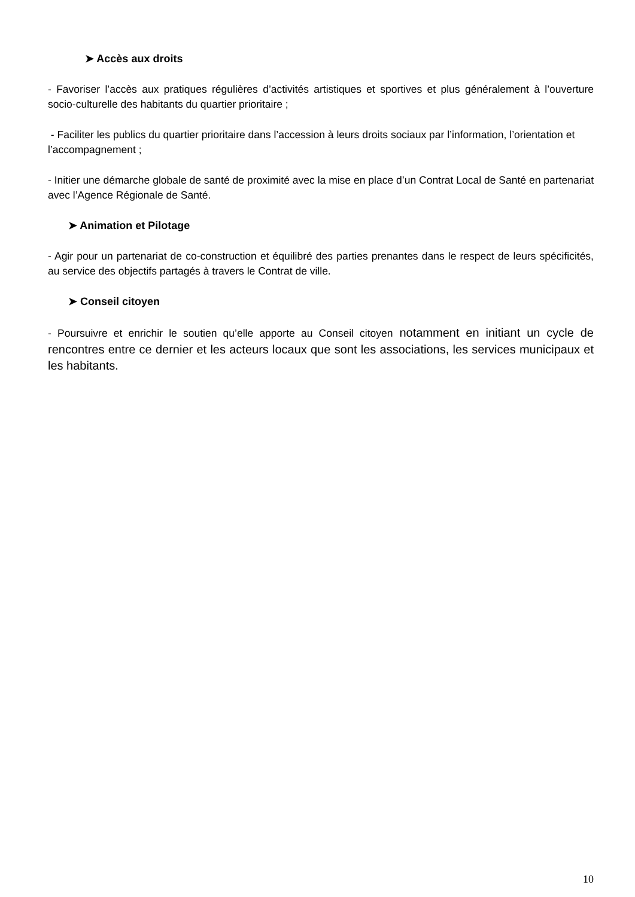➤ Accès aux droits
- Favoriser l’accès aux pratiques régulières d’activités artistiques et sportives et plus généralement à l’ouverture socio-culturelle des habitants du quartier prioritaire ;
- Faciliter les publics du quartier prioritaire dans l’accession à leurs droits sociaux par l’information, l’orientation et l’accompagnement ;
- Initier une démarche globale de santé de proximité avec la mise en place d’un Contrat Local de Santé en partenariat avec l’Agence Régionale de Santé.
➤ Animation et Pilotage
- Agir pour un partenariat de co-construction et équilibré des parties prenantes dans le respect de leurs spécificités, au service des objectifs partagés à travers le Contrat de ville.
➤ Conseil citoyen
- Poursuivre et enrichir le soutien qu’elle apporte au Conseil citoyen notamment en initiant un cycle de rencontres entre ce dernier et les acteurs locaux que sont les associations, les services municipaux et les habitants.
10